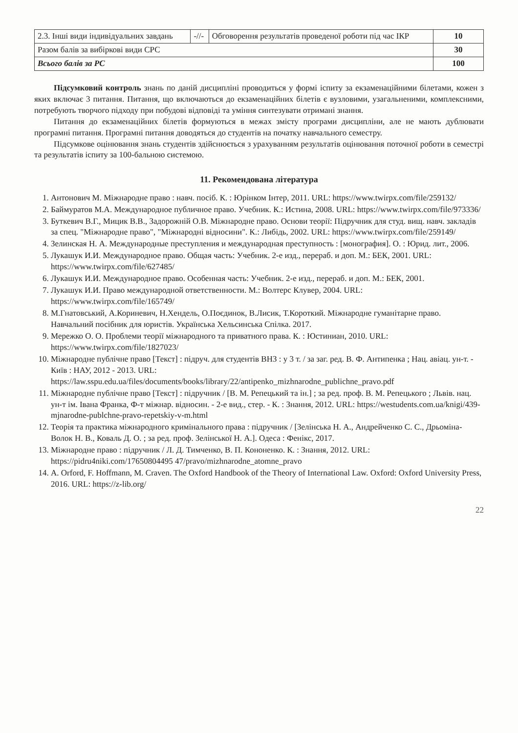| 2.3. Інші види індивідуальних завдань | -//- | Обговорення результатів проведеної роботи під час ІКР | 10 |
| Разом балів за вибіркові види СРС | | | 30 |
| Всього балів за РС | | | 100 |
Підсумковий контроль знань по даній дисципліні проводиться у формі іспиту за екзаменаційними білетами, кожен з яких включає 3 питання. Питання, що включаються до екзаменаційних білетів є вузловими, узагальненими, комплексними, потребують творчого підходу при побудові відповіді та уміння синтезувати отримані знання.
Питання до екзаменаційних білетів формуються в межах змісту програми дисципліни, але не мають дублювати програмні питання. Програмні питання доводяться до студентів на початку навчального семестру.
Підсумкове оцінювання знань студентів здійснюється з урахуванням результатів оцінювання поточної роботи в семестрі та результатів іспиту за 100-бальною системою.
11. Рекомендована література
1. Антонович М. Міжнародне право : навч. посіб. К. : Юрінком Інтер, 2011. URL: https://www.twirpx.com/file/259132/
2. Баймуратов М.А. Международное публичное право. Учебник. К.: Истина, 2008. URL: https://www.twirpx.com/file/973336/
3. Буткевич В.Г., Мицик В.В., Задорожній О.В. Міжнародне право. Основи теорії: Підручник для студ. вищ. навч. закладів за спец. "Міжнародне право", "Міжнародні відносини". К.: Либідь, 2002. URL: https://www.twirpx.com/file/259149/
4. Зелинская Н. А. Международные преступления и международная преступность : [монография]. О. : Юрид. лит., 2006.
5. Лукашук И.И. Международное право. Общая часть: Учебник. 2-е изд., перераб. и доп. М.: БЕК, 2001. URL: https://www.twirpx.com/file/627485/
6. Лукашук И.И. Международное право. Особенная часть: Учебник. 2-е изд., перераб. и доп. М.: БЕК, 2001.
7. Лукашук И.И. Право международной ответственности. М.: Волтерс Клувер, 2004. URL: https://www.twirpx.com/file/165749/
8. М.Гнатовський, А.Кориневич, Н.Хендель, О.Поєдинок, В.Лисик, Т.Короткий. Міжнародне гуманітарне право. Навчальний посібник для юристів. Українська Хельсинська Спілка. 2017.
9. Мережко О. О. Проблеми теорії міжнародного та приватного права. К. : Юстиниан, 2010. URL: https://www.twirpx.com/file/1827023/
10. Міжнародне публічне право [Текст] : підруч. для студентів ВНЗ : у 3 т. / за заг. ред. В. Ф. Антипенка ; Нац. авіац. ун-т. - Київ : НАУ, 2012 - 2013. URL: https://law.sspu.edu.ua/files/documents/books/library/22/antipenko_mizhnarodne_publichne_pravo.pdf
11. Міжнародне публічне право [Текст] : підручник / [В. М. Репецький та ін.] ; за ред. проф. В. М. Репецького ; Львів. нац. ун-т ім. Івана Франка, Ф-т міжнар. відносин. - 2-е вид., стер. - К. : Знання, 2012. URL: https://westudents.com.ua/knigi/439-mjnarodne-publchne-pravo-repetskiy-v-m.html
12. Теорія та практика міжнародного кримінального права : підручник / [Зелінська Н. А., Андрейченко С. С., Дрьоміна-Волок Н. В., Коваль Д. О. ; за ред. проф. Зелінської Н. А.]. Одеса : Фенікс, 2017.
13. Міжнародне право : підручник / Л. Д. Тимченко, В. П. Кононенко. К. : Знання, 2012. URL: https://pidru4niki.com/17650804495 47/pravo/mizhnarodne_atomne_pravo
14. A. Orford, F. Hoffmann, M. Craven. The Oxford Handbook of the Theory of International Law. Oxford: Oxford University Press, 2016. URL: https://z-lib.org/
22